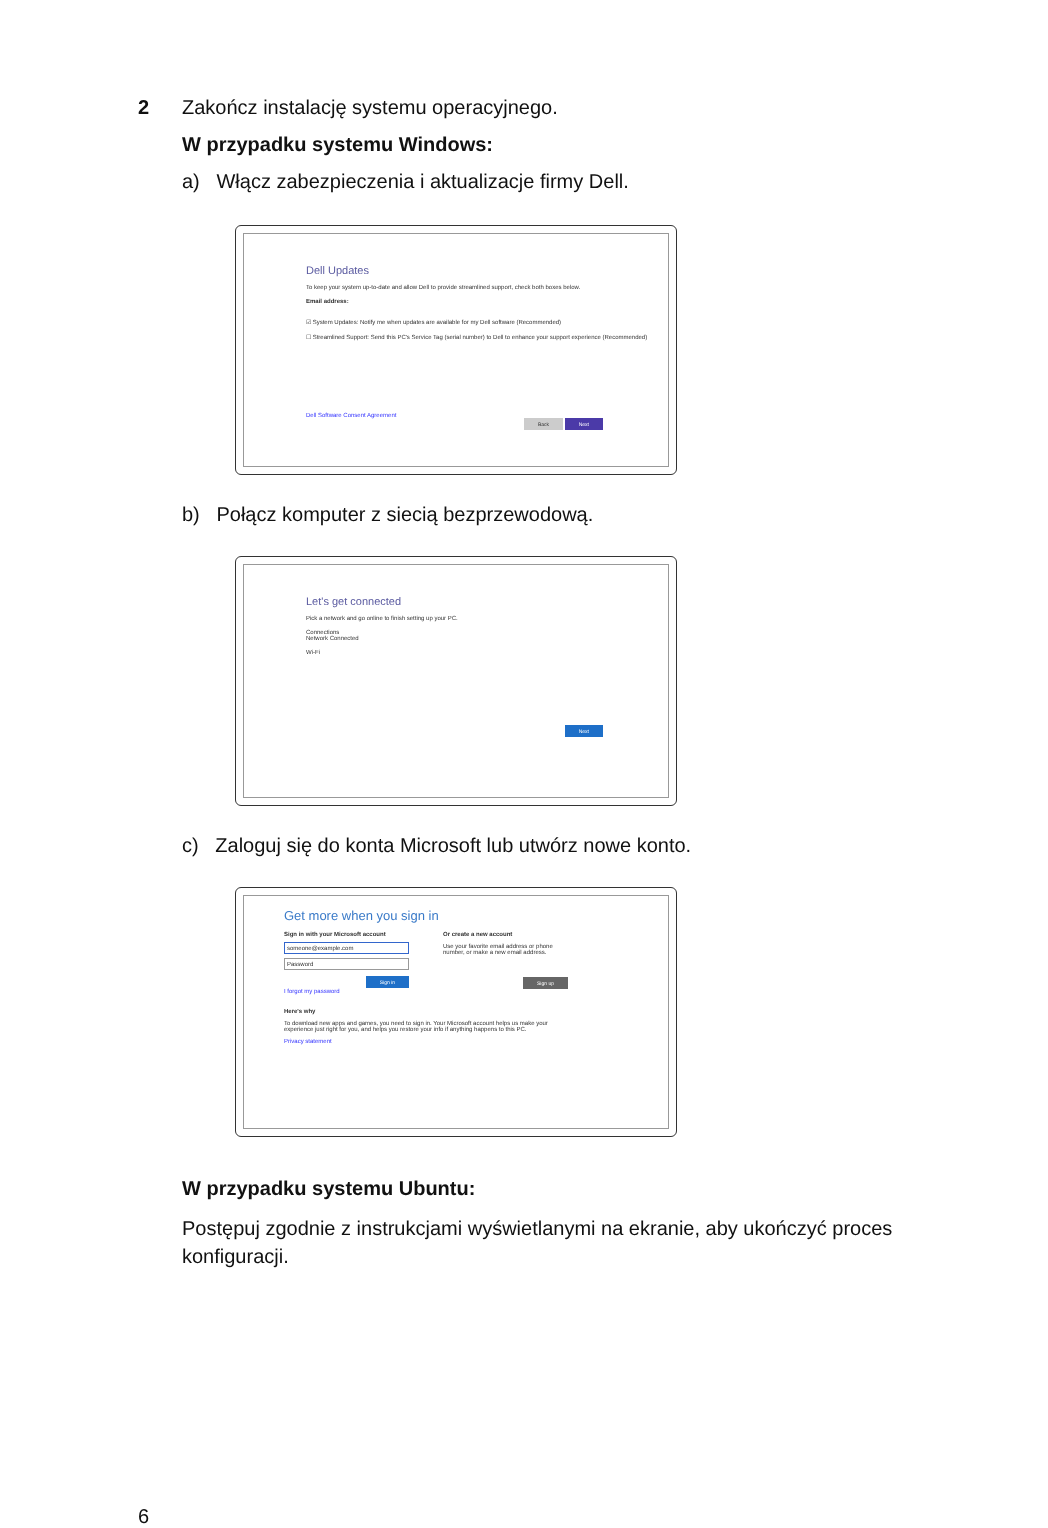2 Zakończ instalację systemu operacyjnego.
W przypadku systemu Windows:
a) Włącz zabezpieczenia i aktualizacje firmy Dell.
Dell Updates
To keep your system up-to-date and allow Dell to provide streamlined support, check both boxes below.
Email address:
☑ System Updates: Notify me when updates are available for my Dell software (Recommended)
☐ Streamlined Support: Send this PC's Service Tag (serial number) to Dell to enhance your support experience (Recommended)
Dell Software Consent Agreement
Back Next
b) Połącz komputer z siecią bezprzewodową.
Let's get connected
Pick a network and go online to finish setting up your PC.
Connections
Network Connected
Wi-Fi
Next
c) Zaloguj się do konta Microsoft lub utwórz nowe konto.
Get more when you sign in
Sign in with your Microsoft account
someone@example.com
Password
Sign in
I forgot my password
Or create a new account
Use your favorite email address or phone number, or make a new email address.
Sign up
Here's why
To download new apps and games, you need to sign in. Your Microsoft account helps us make your experience just right for you, and helps you restore your info if anything happens to this PC.
Privacy statement
W przypadku systemu Ubuntu:
Postępuj zgodnie z instrukcjami wyświetlanymi na ekranie, aby ukończyć proces konfiguracji.
6